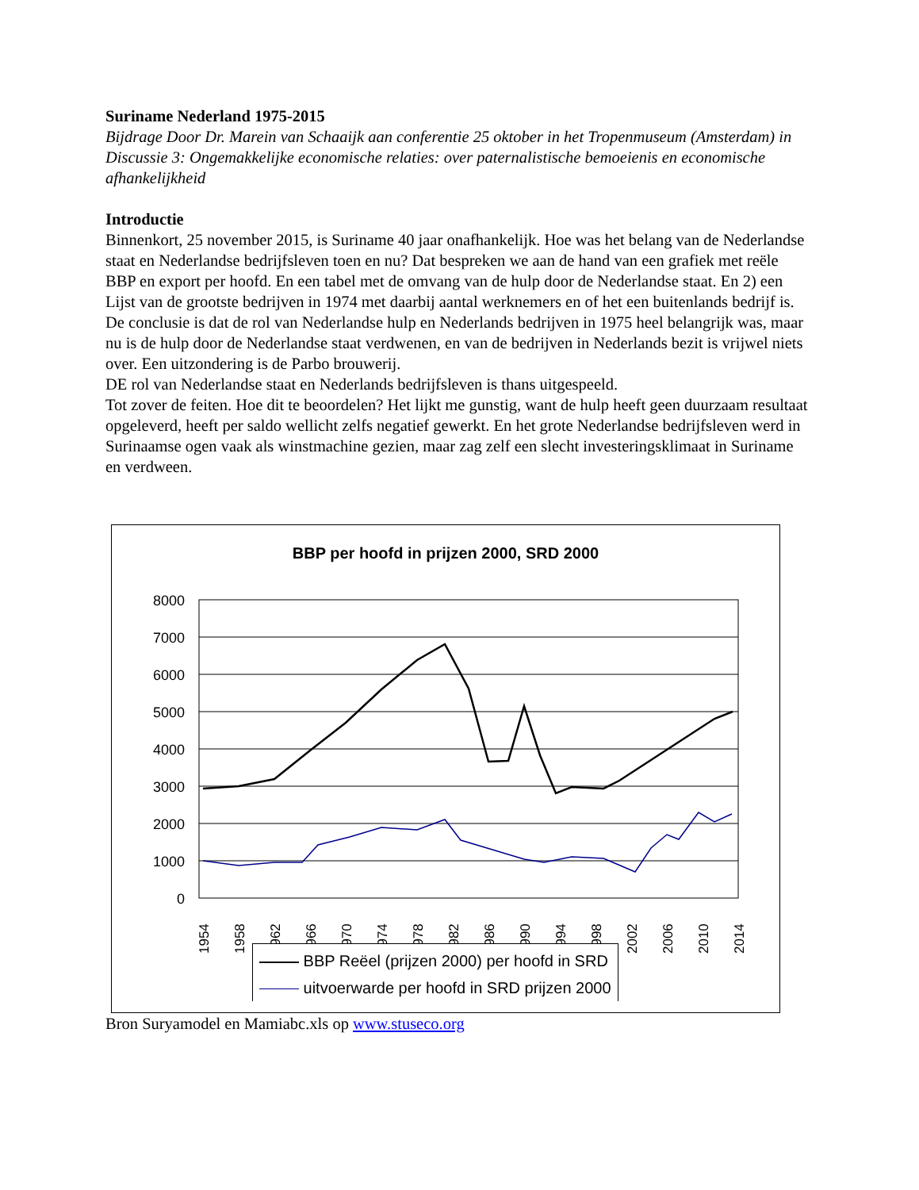Suriname Nederland 1975-2015
Bijdrage Door Dr. Marein van Schaaijk aan conferentie 25 oktober in het Tropenmuseum (Amsterdam) in Discussie 3: Ongemakkelijke economische relaties: over paternalistische bemoeienis en economische afhankelijkheid
Introductie
Binnenkort, 25 november 2015, is Suriname 40 jaar onafhankelijk. Hoe was het belang van de Nederlandse staat en Nederlandse bedrijfsleven toen en nu? Dat bespreken we aan de hand van een grafiek met reële BBP en export per hoofd. En een tabel met de omvang van de hulp door de Nederlandse staat. En 2) een Lijst van de grootste bedrijven in 1974 met daarbij aantal werknemers en of het een buitenlands bedrijf is.
De conclusie is dat de rol van Nederlandse hulp en Nederlands bedrijven in 1975 heel belangrijk was, maar nu is de hulp door de Nederlandse staat verdwenen, en van de bedrijven in Nederlands bezit is vrijwel niets over. Een uitzondering is de Parbo brouwerij.
DE rol van Nederlandse staat en Nederlands bedrijfsleven is thans uitgespeeld.
Tot zover de feiten. Hoe dit te beoordelen? Het lijkt me gunstig, want de hulp heeft geen duurzaam resultaat opgeleverd, heeft per saldo wellicht zelfs negatief gewerkt. En het grote Nederlandse bedrijfsleven werd in Surinaamse ogen vaak als winstmachine gezien, maar zag zelf een slecht investeringsklimaat in Suriname en verdween.
BBP per hoofd in prijzen 2000, SRD 2000
8000
7000
6000
5000
4000
3000
2000
1000
0
1954
1958
1962
1966
1970
1974
1978
1982
1986
1990
1994
1998
2002
2006
2010
2014
BBP Reëel (prijzen 2000) per hoofd in SRD
uitvoerwarde per hoofd in SRD prijzen 2000
Bron Suryamodel en Mamiabc.xls op www.stuseco.org